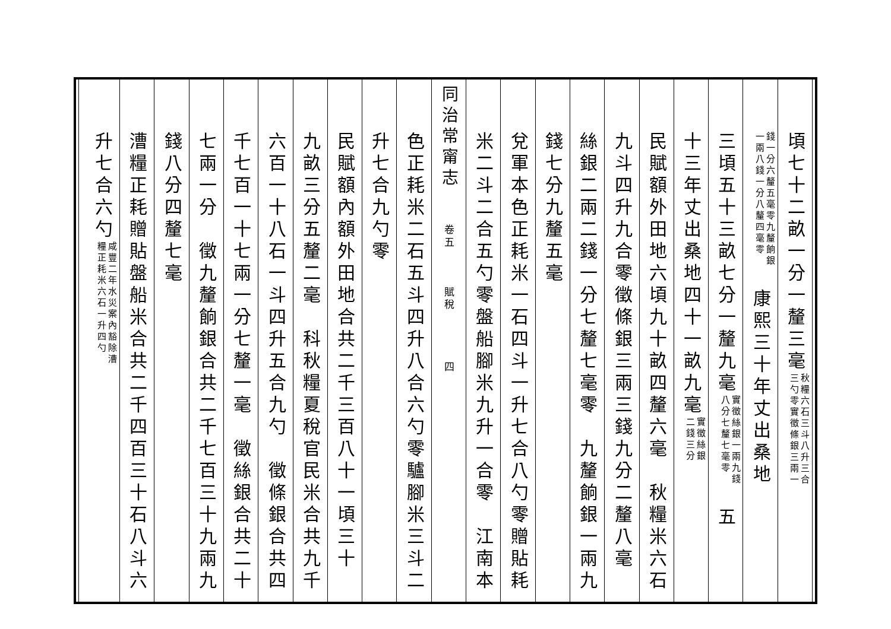頃七十二畝一分一釐三毫秋糧六石三斗八升三合
三勺零實徵條銀三兩一
錢一分六釐五毫零九釐餉銀
一兩八錢一分八釐四毫零　康熙三十年丈出桑地
三頃五十三畝七分一釐九毫實徵絲銀一兩九錢
八分七釐七毫零　五
十三年丈出桑地四十一畝九毫實徵絲銀
二錢三分
民賦額外田地六頃九十畝四釐六毫　秋糧米六石
九斗四升九合零徵條銀三兩三錢九分二釐八毫
絲銀二兩二錢一分七釐七毫零　九釐餉銀一兩九
錢七分九釐五毫
兌軍本色正耗米一石四斗一升七合八勺零贈貼耗
米二斗二合五勺零盤船腳米九升一合零　江南本
同治常甯志 　　卷五　　　賦稅　　　　四
色正耗米二石五斗四升八合六勺零驢腳米三斗二
升七合九勺零
民賦額內額外田地合共二千三百八十一頃三十
九畝三分五釐二毫　科秋糧夏稅官民米合共九千
六百一十八石一斗四升五合九勺　徵條銀合共四
千七百一十七兩一分七釐一毫　徵絲銀合共二十
七兩一分　徵九釐餉銀合共二千七百三十九兩九
錢八分四釐七毫
漕糧正耗贈貼盤船米合共二千四百三十石八斗六
升七合六勺咸豐二年水災案內豁除漕
糧正耗米六石一升四勺